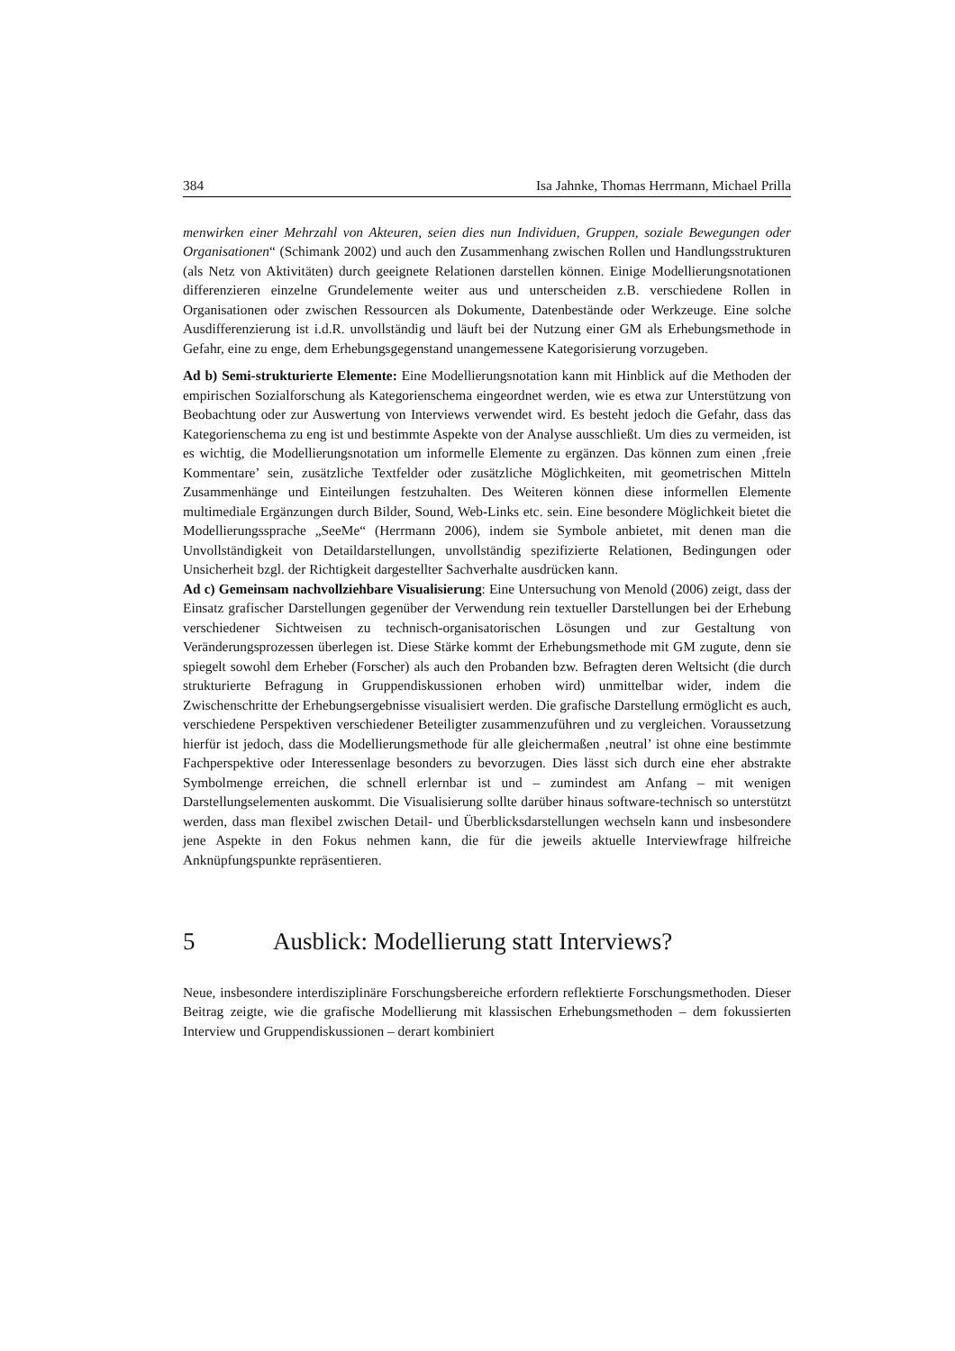384 Isa Jahnke, Thomas Herrmann, Michael Prilla
menwirken einer Mehrzahl von Akteuren, seien dies nun Individuen, Gruppen, soziale Bewegungen oder Organisationen“ (Schimank 2002) und auch den Zusammenhang zwischen Rollen und Handlungsstrukturen (als Netz von Aktivitäten) durch geeignete Relationen darstellen können. Einige Modellierungsnotationen differenzieren einzelne Grundelemente weiter aus und unterscheiden z.B. verschiedene Rollen in Organisationen oder zwischen Ressourcen als Dokumente, Datenbestände oder Werkzeuge. Eine solche Ausdifferenzierung ist i.d.R. unvollständig und läuft bei der Nutzung einer GM als Erhebungsmethode in Gefahr, eine zu enge, dem Erhebungsgegenstand unangemessene Kategorisierung vorzugeben.
Ad b) Semi-strukturierte Elemente: Eine Modellierungsnotation kann mit Hinblick auf die Methoden der empirischen Sozialforschung als Kategorienschema eingeordnet werden, wie es etwa zur Unterstützung von Beobachtung oder zur Auswertung von Interviews verwendet wird. Es besteht jedoch die Gefahr, dass das Kategorienschema zu eng ist und bestimmte Aspekte von der Analyse ausschließt. Um dies zu vermeiden, ist es wichtig, die Modellierungsnotation um informelle Elemente zu ergänzen. Das können zum einen ‚freie Kommentare’ sein, zusätzliche Textfelder oder zusätzliche Möglichkeiten, mit geometrischen Mitteln Zusammenhänge und Einteilungen festzuhalten. Des Weiteren können diese informellen Elemente multimediale Ergänzungen durch Bilder, Sound, Web-Links etc. sein. Eine besondere Möglichkeit bietet die Modellierungssprache „SeeMe“ (Herrmann 2006), indem sie Symbole anbietet, mit denen man die Unvollständigkeit von Detaildarstellungen, unvollständig spezifizierte Relationen, Bedingungen oder Unsicherheit bzgl. der Richtigkeit dargestellter Sachverhalte ausdrücken kann.
Ad c) Gemeinsam nachvollziehbare Visualisierung: Eine Untersuchung von Menold (2006) zeigt, dass der Einsatz grafischer Darstellungen gegenüber der Verwendung rein textueller Darstellungen bei der Erhebung verschiedener Sichtweisen zu technisch-organisatorischen Lösungen und zur Gestaltung von Veränderungsprozessen überlegen ist. Diese Stärke kommt der Erhebungsmethode mit GM zugute, denn sie spiegelt sowohl dem Erheber (Forscher) als auch den Probanden bzw. Befragten deren Weltsicht (die durch strukturierte Befragung in Gruppendiskussionen erhoben wird) unmittelbar wider, indem die Zwischenschritte der Erhebungsergebnisse visualisiert werden. Die grafische Darstellung ermöglicht es auch, verschiedene Perspektiven verschiedener Beteiligter zusammenzuführen und zu vergleichen. Voraussetzung hierfür ist jedoch, dass die Modellierungsmethode für alle gleichermaßen ‚neutral’ ist ohne eine bestimmte Fachperspektive oder Interessenlage besonders zu bevorzugen. Dies lässt sich durch eine eher abstrakte Symbolmenge erreichen, die schnell erlernbar ist und – zumindest am Anfang – mit wenigen Darstellungselementen auskommt. Die Visualisierung sollte darüber hinaus software-technisch so unterstützt werden, dass man flexibel zwischen Detail- und Überblicksdarstellungen wechseln kann und insbesondere jene Aspekte in den Fokus nehmen kann, die für die jeweils aktuelle Interviewfrage hilfreiche Anknüpfungspunkte repräsentieren.
5 Ausblick: Modellierung statt Interviews?
Neue, insbesondere interdisziplinäre Forschungsbereiche erfordern reflektierte Forschungsmethoden. Dieser Beitrag zeigte, wie die grafische Modellierung mit klassischen Erhebungsmethoden – dem fokussierten Interview und Gruppendiskussionen – derart kombiniert